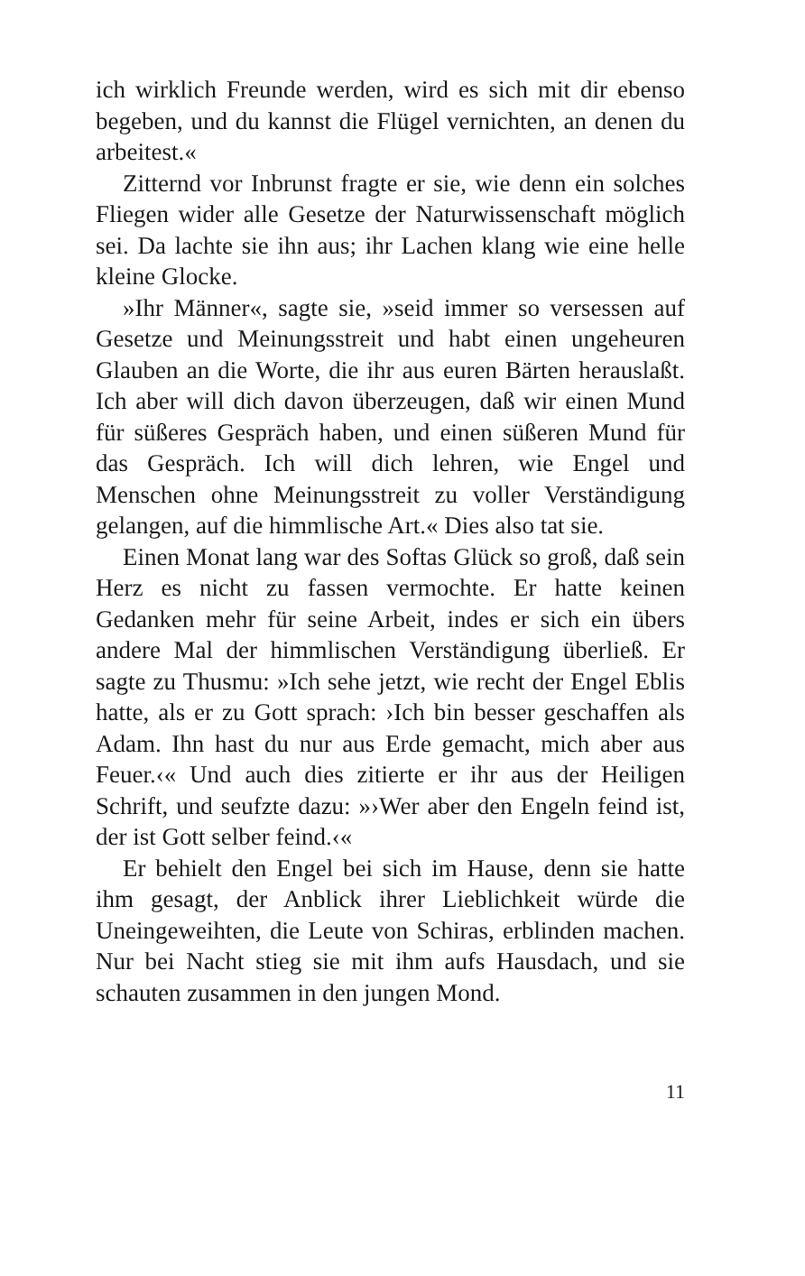ich wirklich Freunde werden, wird es sich mit dir ebenso begeben, und du kannst die Flügel vernichten, an denen du arbeitest.«
Zitternd vor Inbrunst fragte er sie, wie denn ein sol­ches Fliegen wider alle Gesetze der Naturwissenschaft möglich sei. Da lachte sie ihn aus; ihr Lachen klang wie eine helle kleine Glocke.
»Ihr Männer«, sagte sie, »seid immer so versessen auf Gesetze und Meinungsstreit und habt einen ungeheuren Glauben an die Worte, die ihr aus euren Bärten heraus­laßt. Ich aber will dich davon überzeugen, daß wir einen Mund für süßeres Gespräch haben, und einen süßeren Mund für das Gespräch. Ich will dich lehren, wie Engel und Menschen ohne Meinungsstreit zu voller Verstän­digung gelangen, auf die himmlische Art.« Dies also tat sie.
Einen Monat lang war des Softas Glück so groß, daß sein Herz es nicht zu fassen vermochte. Er hatte kei­nen Gedanken mehr für seine Arbeit, indes er sich ein übers andere Mal der himmlischen Verständigung über­ließ. Er sagte zu Thusmu: »Ich sehe jetzt, wie recht der Engel Eblis hatte, als er zu Gott sprach: ›Ich bin besser geschaffen als Adam. Ihn hast du nur aus Erde gemacht, mich aber aus Feuer.‹« Und auch dies zitierte er ihr aus der Heiligen Schrift, und seufzte dazu: »›Wer aber den Engeln feind ist, der ist Gott selber feind.‹«
Er behielt den Engel bei sich im Hause, denn sie hatte ihm gesagt, der Anblick ihrer Lieblichkeit würde die Uneingeweihten, die Leute von Schiras, erblinden machen. Nur bei Nacht stieg sie mit ihm aufs Hausdach, und sie schauten zusammen in den jungen Mond.
11